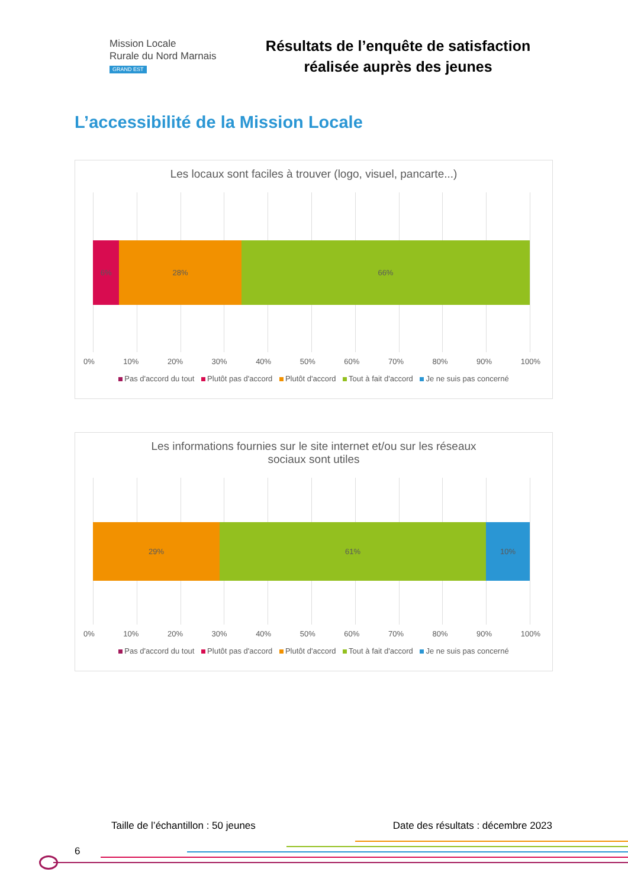Mission Locale
Rurale du Nord Marnais
GRAND EST
Résultats de l’enquête de satisfaction
réalisée auprès des jeunes
L’accessibilité de la Mission Locale
Les locaux sont faciles à trouver (logo, visuel, pancarte...)
6% 28% 66%
0% 10% 20% 30% 40% 50% 60% 70% 80% 90% 100%
Pas d'accord du tout Plutôt pas d'accord Plutôt d'accord Tout à fait d'accord Je ne suis pas concerné
Les informations fournies sur le site internet et/ou sur les réseaux
sociaux sont utiles
29% 61% 10%
0% 10% 20% 30% 40% 50% 60% 70% 80% 90% 100%
Pas d'accord du tout Plutôt pas d'accord Plutôt d'accord Tout à fait d'accord Je ne suis pas concerné
Taille de l’échantillon : 50 jeunes Date des résultats : décembre 2023
6